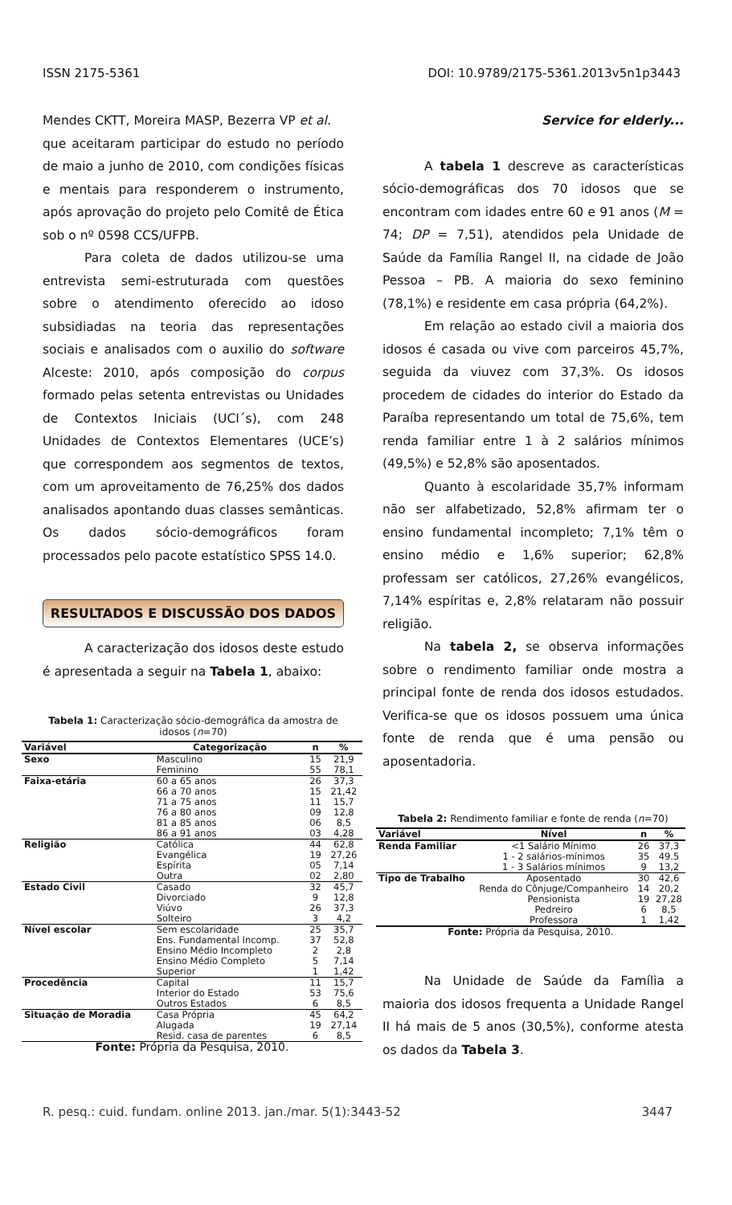ISSN 2175-5361 DOI: 10.9789/2175-5361.2013v5n1p3443
Mendes CKTT, Moreira MASP, Bezerra VP et al.
que aceitaram participar do estudo no período de maio a junho de 2010, com condições físicas e mentais para responderem o instrumento, após aprovação do projeto pelo Comitê de Ética sob o nº 0598 CCS/UFPB.
Para coleta de dados utilizou-se uma entrevista semi-estruturada com questões sobre o atendimento oferecido ao idoso subsidiadas na teoria das representações sociais e analisados com o auxilio do software Alceste: 2010, após composição do corpus formado pelas setenta entrevistas ou Unidades de Contextos Iniciais (UCI´s), com 248 Unidades de Contextos Elementares (UCE’s) que correspondem aos segmentos de textos, com um aproveitamento de 76,25% dos dados analisados apontando duas classes semânticas. Os dados sócio-demográficos foram processados pelo pacote estatístico SPSS 14.0.
RESULTADOS E DISCUSSÃO DOS DADOS
A caracterização dos idosos deste estudo é apresentada a seguir na Tabela 1, abaixo:
Tabela 1: Caracterização sócio-demográfica da amostra de idosos (n=70)
| Variável | Categorização | n | % |
| --- | --- | --- | --- |
| Sexo | Masculino Feminino | 15 55 | 21,9 78,1 |
| Faixa-etária | 60 a 65 anos 66 a 70 anos 71 a 75 anos 76 a 80 anos 81 a 85 anos 86 a 91 anos | 26 15 11 09 06 03 | 37,3 21,42 15,7 12,8 8,5 4,28 |
| Religião | Católica Evangélica Espírita Outra | 44 19 05 02 | 62,8 27,26 7,14 2,80 |
| Estado Civil | Casado Divorciado Viúvo Solteiro | 32 9 26 3 | 45,7 12,8 37,3 4,2 |
| Nível escolar | Sem escolaridade Ens. Fundamental Incomp. Ensino Médio Incompleto Ensino Médio Completo Superior | 25 37 2 5 1 | 35,7 52,8 2,8 7,14 1,42 |
| Procedência | Capital Interior do Estado Outros Estados | 11 53 6 | 15,7 75,6 8,5 |
| Situação de Moradia | Casa Própria Alugada Resid. casa de parentes | 45 19 6 | 64,2 27,14 8,5 |
| Fonte: Própria da Pesquisa, 2010. | | | |
Service for elderly...
A tabela 1 descreve as características sócio-demográficas dos 70 idosos que se encontram com idades entre 60 e 91 anos (M = 74; DP = 7,51), atendidos pela Unidade de Saúde da Família Rangel II, na cidade de João Pessoa – PB. A maioria do sexo feminino (78,1%) e residente em casa própria (64,2%).
Em relação ao estado civil a maioria dos idosos é casada ou vive com parceiros 45,7%, seguida da viuvez com 37,3%. Os idosos procedem de cidades do interior do Estado da Paraíba representando um total de 75,6%, tem renda familiar entre 1 à 2 salários mínimos (49,5%) e 52,8% são aposentados.
Quanto à escolaridade 35,7% informam não ser alfabetizado, 52,8% afirmam ter o ensino fundamental incompleto; 7,1% têm o ensino médio e 1,6% superior; 62,8% professam ser católicos, 27,26% evangélicos, 7,14% espíritas e, 2,8% relataram não possuir religião.
Na tabela 2, se observa informações sobre o rendimento familiar onde mostra a principal fonte de renda dos idosos estudados. Verifica-se que os idosos possuem uma única fonte de renda que é uma pensão ou aposentadoria.
Tabela 2: Rendimento familiar e fonte de renda (n=70)
| Variável | Nível | n | % |
| --- | --- | --- | --- |
| Renda Familiar | <1 Salário Mínimo | 26 | 37,3 |
| | 1 - 2 salários-mínimos | 35 | 49.5 |
| | 1 - 3 Salários mínimos | 9 | 13,2 |
| Tipo de Trabalho | Aposentado | 30 | 42,6 |
| | Renda do Cônjuge/Companheiro | 14 | 20,2 |
| | Pensionista | 19 | 27,28 |
| | Pedreiro | 6 | 8,5 |
| | Professora | 1 | 1,42 |
| Fonte: Própria da Pesquisa, 2010. | | | |
Na Unidade de Saúde da Família a maioria dos idosos frequenta a Unidade Rangel II há mais de 5 anos (30,5%), conforme atesta os dados da Tabela 3.
R. pesq.: cuid. fundam. online 2013. jan./mar. 5(1):3443-52 3447